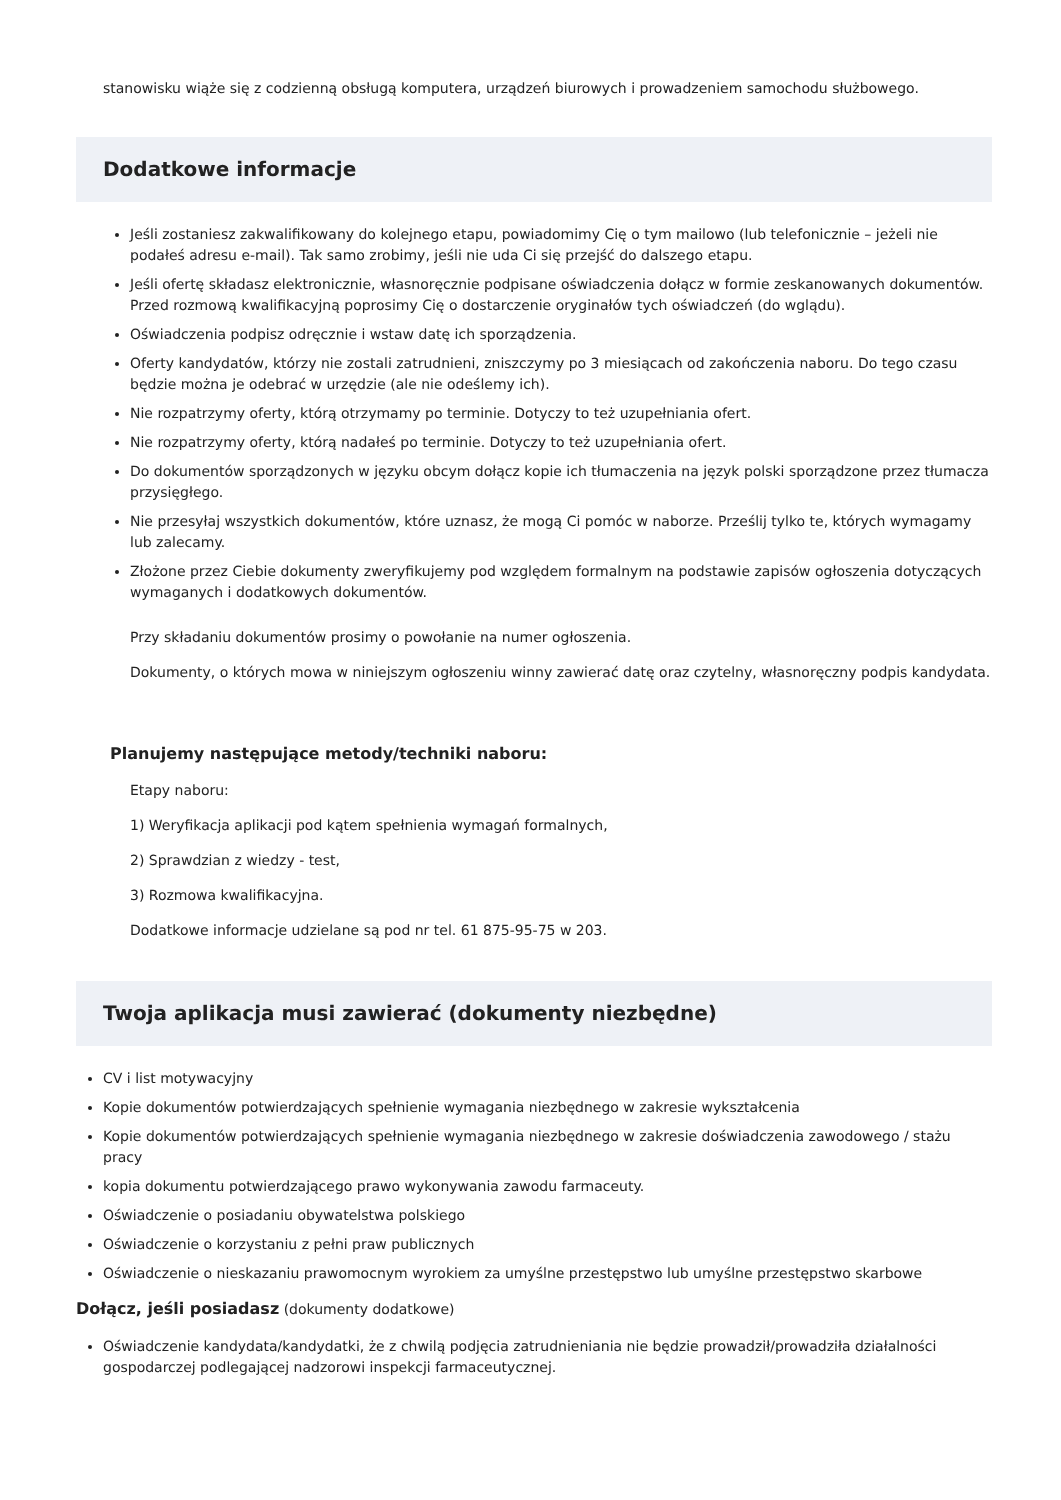stanowisku wiąże się z codzienną obsługą komputera, urządzeń biurowych i prowadzeniem samochodu służbowego.
Dodatkowe informacje
Jeśli zostaniesz zakwalifikowany do kolejnego etapu, powiadomimy Cię o tym mailowo (lub telefonicznie – jeżeli nie podałeś adresu e-mail). Tak samo zrobimy, jeśli nie uda Ci się przejść do dalszego etapu.
Jeśli ofertę składasz elektronicznie, własnoręcznie podpisane oświadczenia dołącz w formie zeskanowanych dokumentów. Przed rozmową kwalifikacyjną poprosimy Cię o dostarczenie oryginałów tych oświadczeń (do wglądu).
Oświadczenia podpisz odręcznie i wstaw datę ich sporządzenia.
Oferty kandydatów, którzy nie zostali zatrudnieni, zniszczymy po 3 miesiącach od zakończenia naboru. Do tego czasu będzie można je odebrać w urzędzie (ale nie odeślemy ich).
Nie rozpatrzymy oferty, którą otrzymamy po terminie. Dotyczy to też uzupełniania ofert.
Nie rozpatrzymy oferty, którą nadałeś po terminie. Dotyczy to też uzupełniania ofert.
Do dokumentów sporządzonych w języku obcym dołącz kopie ich tłumaczenia na język polski sporządzone przez tłumacza przysięgłego.
Nie przesyłaj wszystkich dokumentów, które uznasz, że mogą Ci pomóc w naborze. Prześlij tylko te, których wymagamy lub zalecamy.
Złożone przez Ciebie dokumenty zweryfikujemy pod względem formalnym na podstawie zapisów ogłoszenia dotyczących wymaganych i dodatkowych dokumentów.
Przy składaniu dokumentów prosimy o powołanie na numer ogłoszenia.
Dokumenty, o których mowa w niniejszym ogłoszeniu winny zawierać datę oraz czytelny, własnoręczny podpis kandydata.
Planujemy następujące metody/techniki naboru:
Etapy naboru:
1) Weryfikacja aplikacji pod kątem spełnienia wymagań formalnych,
2) Sprawdzian z wiedzy - test,
3) Rozmowa kwalifikacyjna.
Dodatkowe informacje udzielane są pod nr tel. 61 875-95-75 w 203.
Twoja aplikacja musi zawierać (dokumenty niezbędne)
CV i list motywacyjny
Kopie dokumentów potwierdzających spełnienie wymagania niezbędnego w zakresie wykształcenia
Kopie dokumentów potwierdzających spełnienie wymagania niezbędnego w zakresie doświadczenia zawodowego / stażu pracy
kopia dokumentu potwierdzającego prawo wykonywania zawodu farmaceuty.
Oświadczenie o posiadaniu obywatelstwa polskiego
Oświadczenie o korzystaniu z pełni praw publicznych
Oświadczenie o nieskazaniu prawomocnym wyrokiem za umyślne przestępstwo lub umyślne przestępstwo skarbowe
Dołącz, jeśli posiadasz (dokumenty dodatkowe)
Oświadczenie kandydata/kandydatki, że z chwilą podjęcia zatrudnieniania nie będzie prowadził/prowadziła działalności gospodarczej podlegającej nadzorowi inspekcji farmaceutycznej.